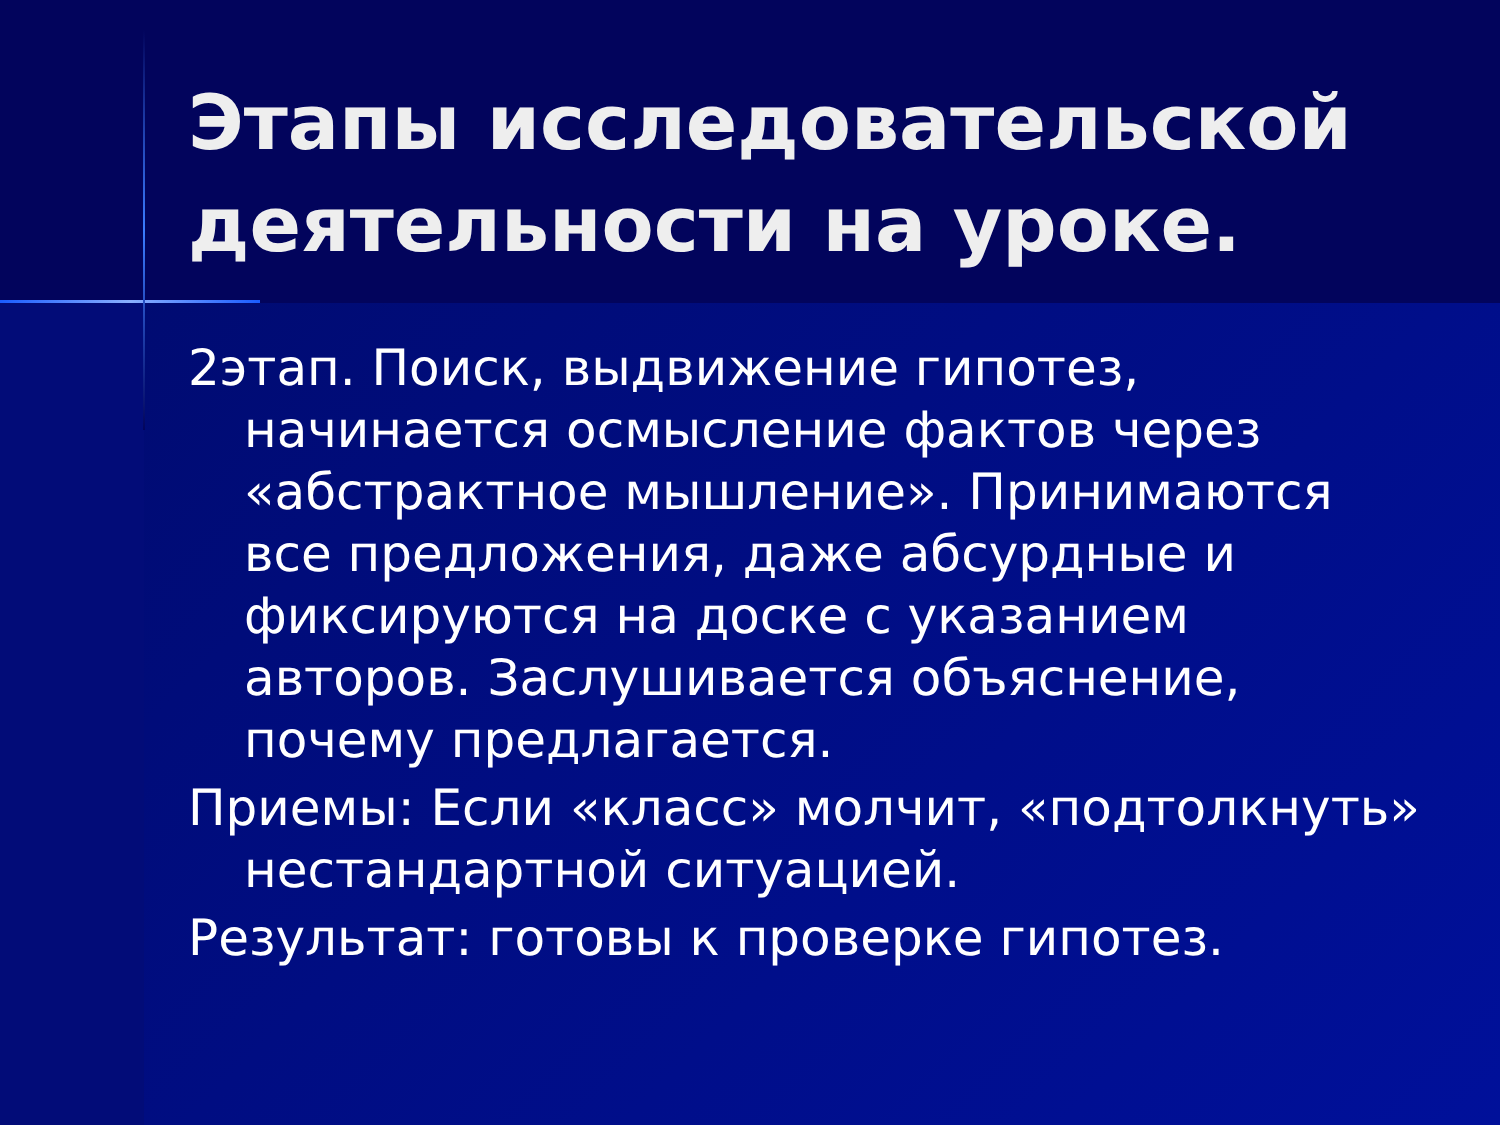Этапы исследовательской деятельности на уроке.
2этап. Поиск, выдвижение гипотез, начинается осмысление фактов через «абстрактное мышление». Принимаются все предложения, даже абсурдные и фиксируются на доске с указанием авторов. Заслушивается объяснение, почему предлагается.
Приемы: Если «класс» молчит, «подтолкнуть» нестандартной ситуацией.
Результат: готовы к проверке гипотез.